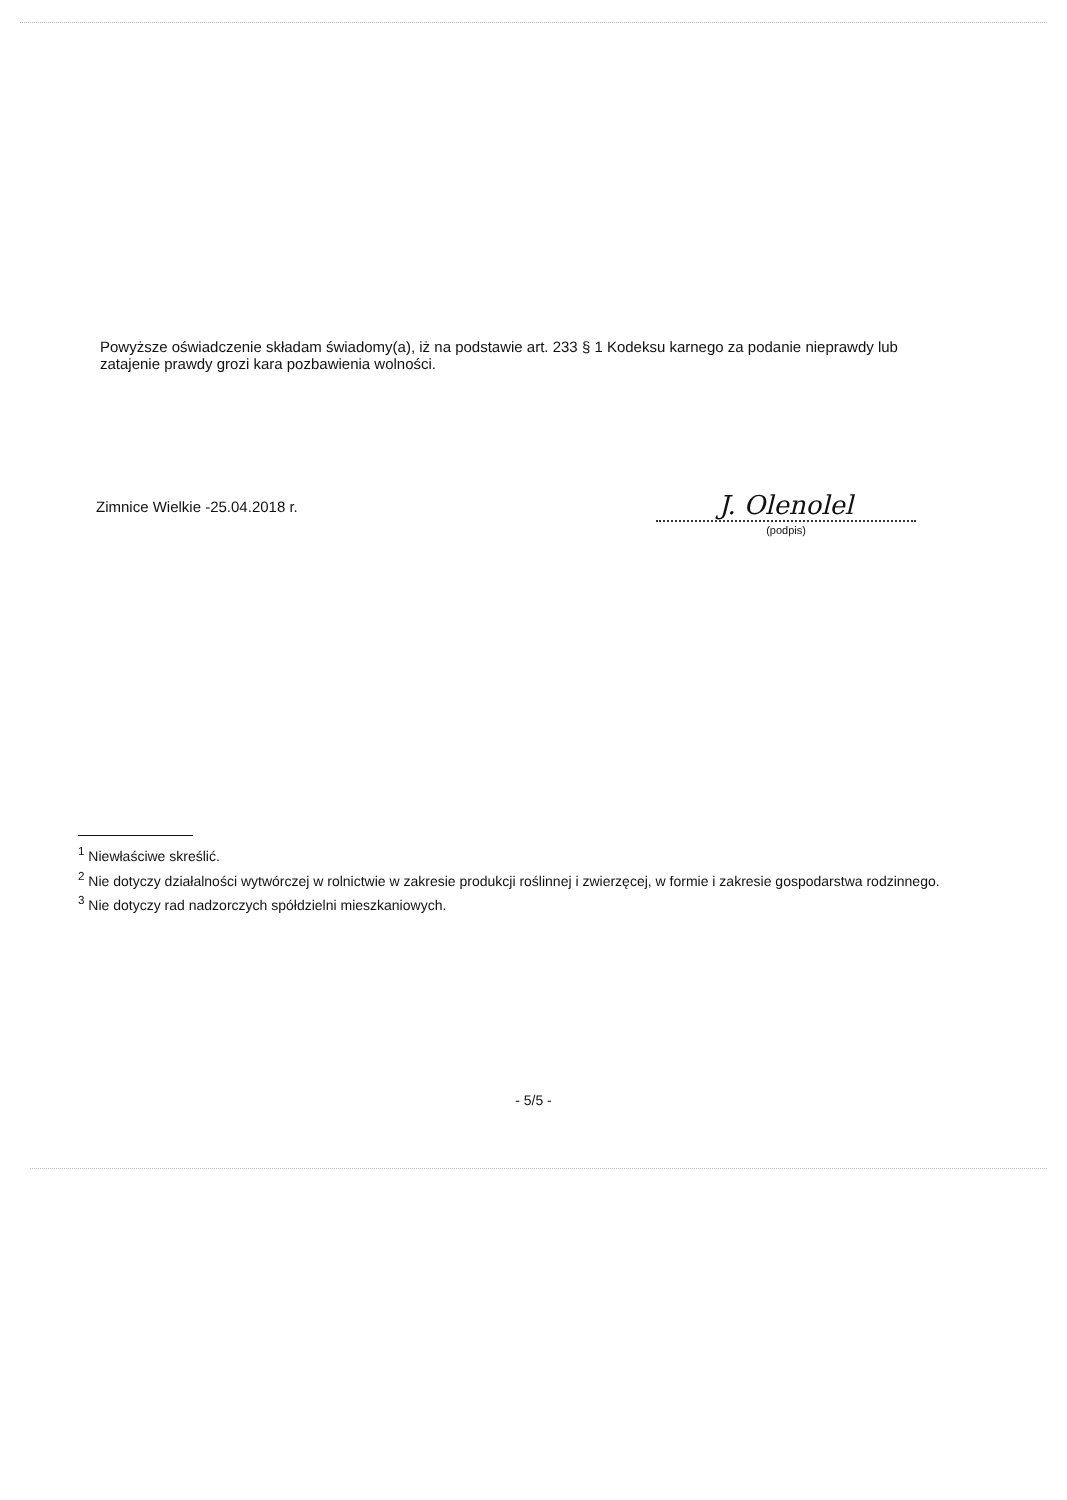Powyższe oświadczenie składam świadomy(a), iż na podstawie art. 233 § 1 Kodeksu karnego za podanie nieprawdy lub zatajenie prawdy grozi kara pozbawienia wolności.
Zimnice Wielkie -25.04.2018 r.
J. Olenolel
(podpis)
<sup>1</sup> Niewłaściwe skreślić.
<sup>2</sup> Nie dotyczy działalności wytwórczej w rolnictwie w zakresie produkcji roślinnej i zwierzęcej, w formie i zakresie gospodarstwa rodzinnego.
<sup>3</sup> Nie dotyczy rad nadzorczych spółdzielni mieszkaniowych.
- 5/5 -